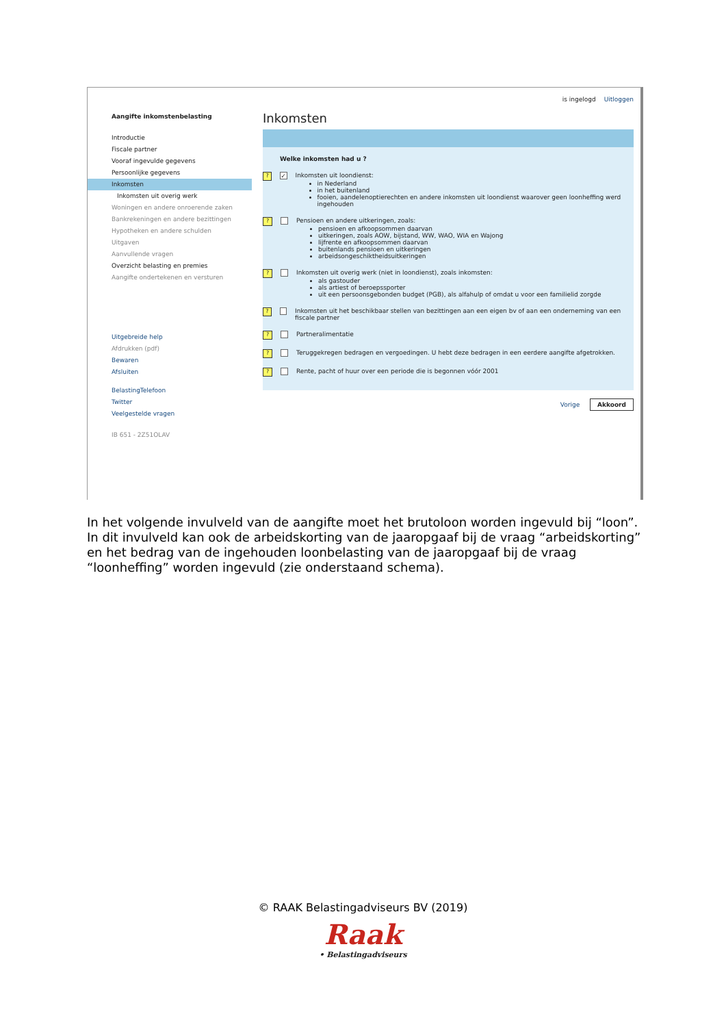is ingelogd Uitloggen
Aangifte inkomstenbelasting
Introductie
Fiscale partner
Vooraf ingevulde gegevens
Persoonlijke gegevens
Inkomsten
Inkomsten uit overig werk
Woningen en andere onroerende zaken
Bankrekeningen en andere bezittingen
Hypotheken en andere schulden
Uitgaven
Aanvullende vragen
Overzicht belasting en premies
Aangifte ondertekenen en versturen
Uitgebreide help
Afdrukken (pdf)
Bewaren
Afsluiten
BelastingTelefoon
Twitter
Veelgestelde vragen
IB 651 - 2Z51OLAV
Inkomsten
Welke inkomsten had u ?
? ✓
Inkomsten uit loondienst:
in Nederland
in het buitenland
fooien, aandelenoptierechten en andere inkomsten uit loondienst waarover geen loonheffing werd ingehouden
?
Pensioen en andere uitkeringen, zoals:
pensioen en afkoopsommen daarvan
uitkeringen, zoals AOW, bijstand, WW, WAO, WIA en Wajong
lijfrente en afkoopsommen daarvan
buitenlands pensioen en uitkeringen
arbeidsongeschiktheidsuitkeringen
?
Inkomsten uit overig werk (niet in loondienst), zoals inkomsten:
als gastouder
als artiest of beroepssporter
uit een persoonsgebonden budget (PGB), als alfahulp of omdat u voor een familielid zorgde
?
Inkomsten uit het beschikbaar stellen van bezittingen aan een eigen bv of aan een onderneming van een fiscale partner
?
Partneralimentatie
?
Teruggekregen bedragen en vergoedingen. U hebt deze bedragen in een eerdere aangifte afgetrokken.
?
Rente, pacht of huur over een periode die is begonnen vóór 2001
Vorige Akkoord
In het volgende invulveld van de aangifte moet het brutoloon worden ingevuld bij “loon”. In dit invulveld kan ook de arbeidskorting van de jaaropgaaf bij de vraag “arbeidskorting” en het bedrag van de ingehouden loonbelasting van de jaaropgaaf bij de vraag “loonheffing” worden ingevuld (zie onderstaand schema).
© RAAK Belastingadviseurs BV (2019)
Raak
• Belastingadviseurs